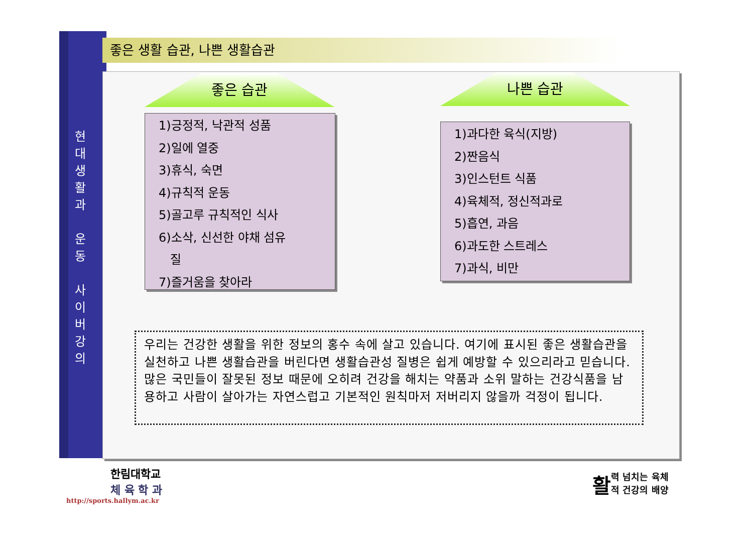현
대
생
활
과
운
동
사
이
버
강
의
좋은 생활 습관, 나쁜 생활습관
좋은 습관 나쁜 습관
1)긍정적, 낙관적 성품
2)일에 열중
3)휴식, 숙면
4)규칙적 운동
5)골고루 규칙적인 식사
6)소삭, 신선한 야채 섬유
질
7)즐거움을 찾아라
1)과다한 육식(지방)
2)짠음식
3)인스턴트 식품
4)육체적, 정신적과로
5)흡연, 과음
6)과도한 스트레스
7)과식, 비만
우리는 건강한 생활을 위한 정보의 홍수 속에 살고 있습니다. 여기에 표시된 좋은 생활습관을 실천하고 나쁜 생활습관을 버린다면 생활습관성 질병은 쉽게 예방할 수 있으리라고 믿습니다. 많은 국민들이 잘못된 정보 때문에 오히려 건강을 해치는 약품과 소위 말하는 건강식품을 남용하고 사람이 살아가는 자연스럽고 기본적인 원칙마저 저버리지 않을까 걱정이 됩니다.
한림대학교
체 육 학 과
http://sports.hallym.ac.kr
활 력 넘치는 육체
적 건강의 배양